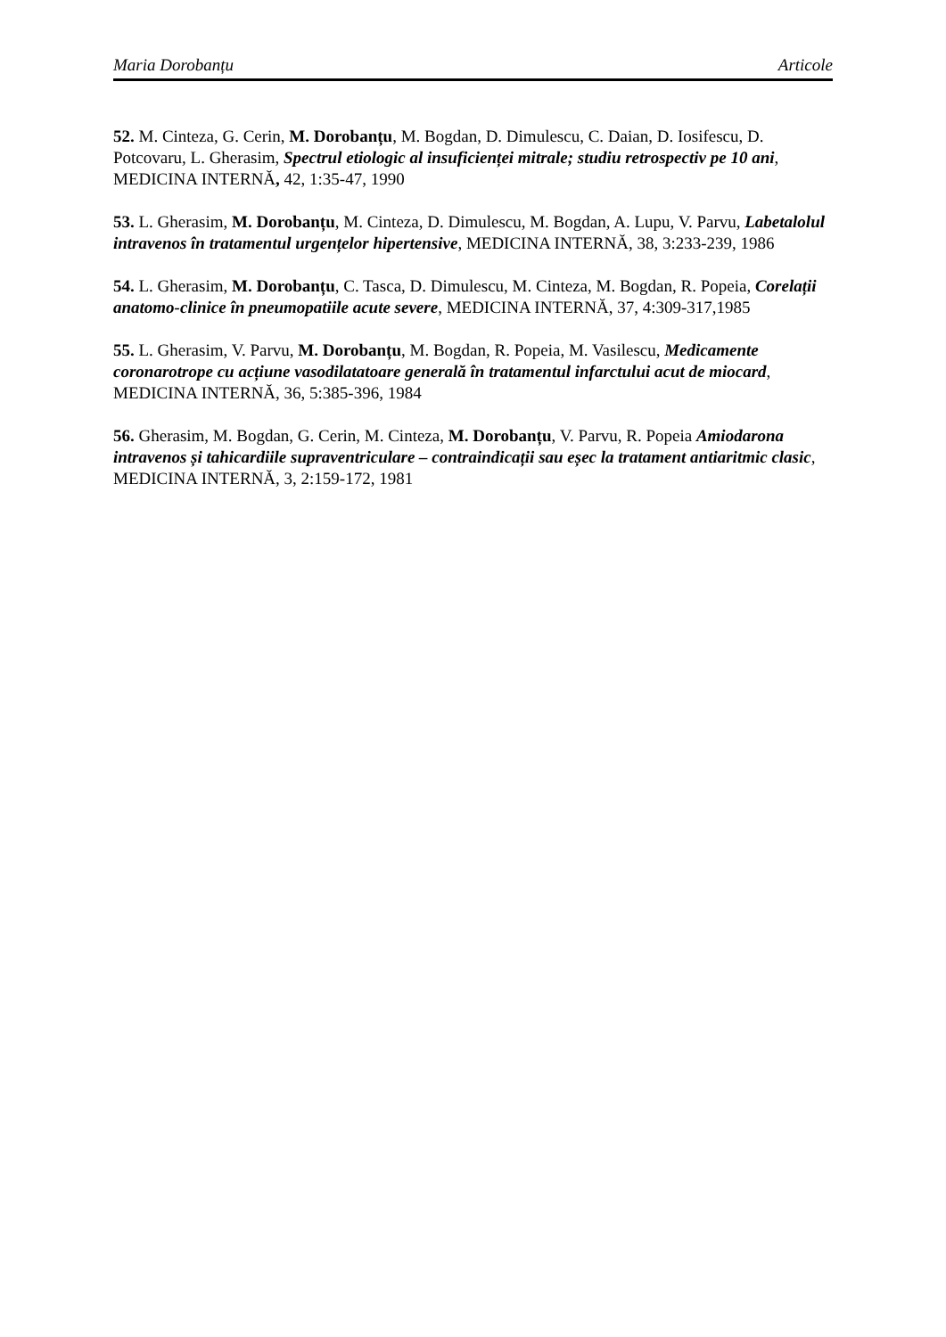Maria Dorobanțu Articole
52. M. Cinteza, G. Cerin, M. Dorobanțu, M. Bogdan, D. Dimulescu, C. Daian, D. Iosifescu, D. Potcovaru, L. Gherasim, Spectrul etiologic al insuficienței mitrale; studiu retrospectiv pe 10 ani, MEDICINA INTERNĂ, 42, 1:35-47, 1990
53. L. Gherasim, M. Dorobanțu, M. Cinteza, D. Dimulescu, M. Bogdan, A. Lupu, V. Parvu, Labetalolul intravenos în tratamentul urgențelor hipertensive, MEDICINA INTERNĂ, 38, 3:233-239, 1986
54. L. Gherasim, M. Dorobanțu, C. Tasca, D. Dimulescu, M. Cinteza, M. Bogdan, R. Popeia, Corelații anatomo-clinice în pneumopatiile acute severe, MEDICINA INTERNĂ, 37, 4:309-317,1985
55. L. Gherasim, V. Parvu, M. Dorobanțu, M. Bogdan, R. Popeia, M. Vasilescu, Medicamente coronarotrope cu acțiune vasodilatatoare generală în tratamentul infarctului acut de miocard, MEDICINA INTERNĂ, 36, 5:385-396, 1984
56. Gherasim, M. Bogdan, G. Cerin, M. Cinteza, M. Dorobanțu, V. Parvu, R. Popeia Amiodarona intravenos și tahicardiile supraventriculare – contraindicații sau eșec la tratament antiaritmic clasic, MEDICINA INTERNĂ, 3, 2:159-172, 1981